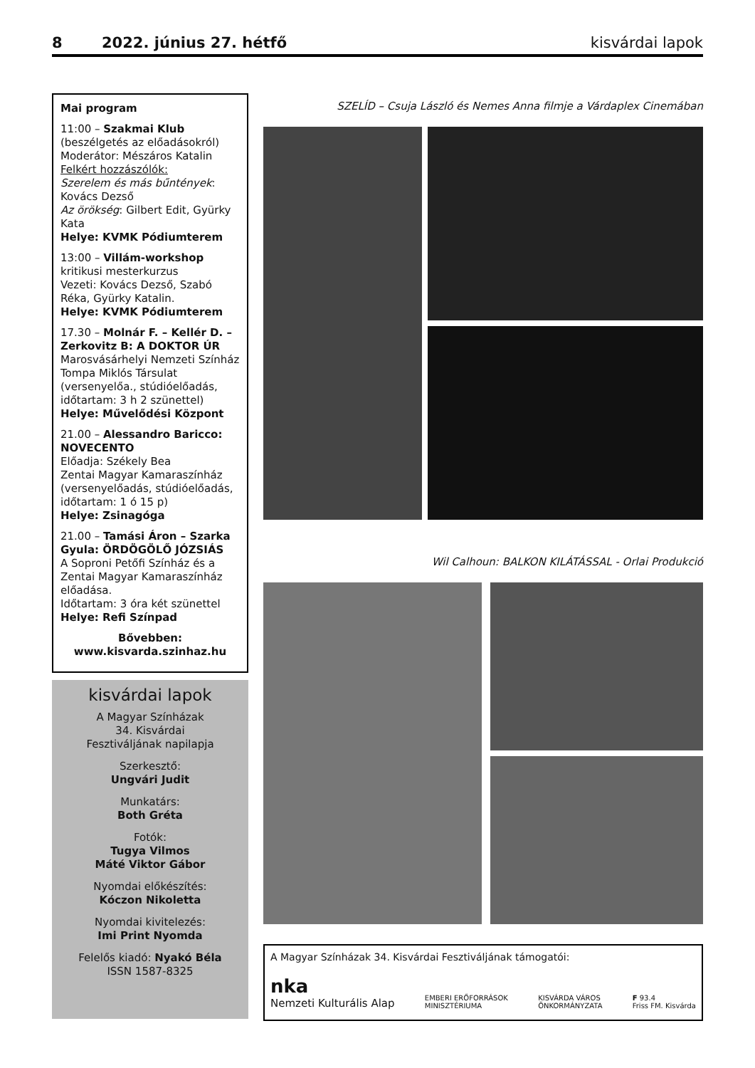8 2022. június 27. hétfő kisvárdai lapok
Mai program
11:00 – Szakmai Klub
(beszélgetés az előadásokról)
Moderátor: Mészáros Katalin
Felkért hozzászólók:
Szerelem és más bűntények: Kovács Dezső
Az örökség: Gilbert Edit, Gyürky Kata
Helye: KVMK Pódiumterem
13:00 – Villám-workshop
kritikusi mesterkurzus
Vezeti: Kovács Dezső, Szabó Réka, Gyürky Katalin.
Helye: KVMK Pódiumterem
17.30 – Molnár F. – Kellér D. – Zerkovitz B: A DOKTOR ÚR
Marosvásárhelyi Nemzeti Színház Tompa Miklós Társulat (versenyelőa., stúdióelőadás, időtartam: 3 h 2 szünettel)
Helye: Művelődési Központ
21.00 – Alessandro Baricco: NOVECENTO
Előadja: Székely Bea
Zentai Magyar Kamaraszínház (versenyelőadás, stúdióelőadás, időtartam: 1 ó 15 p)
Helye: Zsinagóga
21.00 – Tamási Áron – Szarka Gyula: ÖRDÖGÖLŐ JÓZSIÁS
A Soproni Petőfi Színház és a Zentai Magyar Kamaraszínház előadása.
Időtartam: 3 óra két szünettel
Helye: Refi Színpad
Bővebben:
www.kisvarda.szinhaz.hu
kisvárdai lapok
A Magyar Színházak
34. Kisvárdai
Fesztiváljának napilapja
Szerkesztő:
Ungvári Judit
Munkatárs:
Both Gréta
Fotók:
Tugya Vilmos
Máté Viktor Gábor
Nyomdai előkészítés:
Kóczon Nikoletta
Nyomdai kivitelezés:
Imi Print Nyomda
Felelős kiadó: Nyakó Béla
ISSN 1587-8325
SZELÍD – Csuja László és Nemes Anna filmje a Várdaplex Cinemában
Wil Calhoun: BALKON KILÁTÁSSAL - Orlai Produkció
A Magyar Színházak 34. Kisvárdai Fesztiváljának támogatói:
nka
Nemzeti Kulturális Alap EMBERI ERŐFORRÁSOK
MINISZTÉRIUMA KISVÁRDA VÁROS
ÖNKORMÁNYZATA F 93.4
Friss FM. Kisvárda